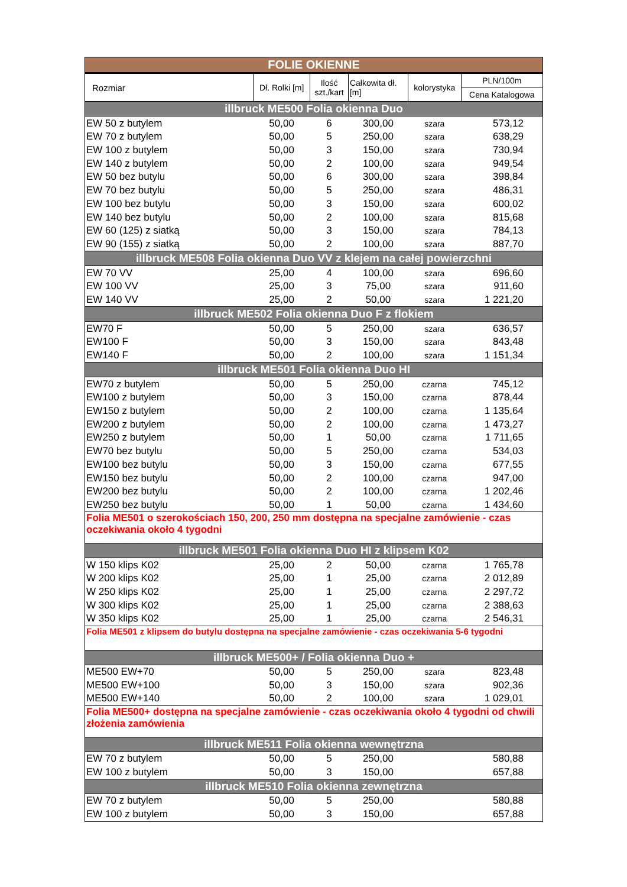| FOLIE OKIENNE | | | | | |
| --- | --- | --- | --- | --- | --- |
| Rozmiar | Dł. Rolki [m] | Ilość szt./kart | Całkowita dł. [m] | kolorystyka | PLN/100m |
| | | | | | Cena Katalogowa |
| illbruck ME500 Folia okienna Duo | | | | | |
| EW 50 z butylem | 50,00 | 6 | 300,00 | szara | 573,12 |
| EW 70 z butylem | 50,00 | 5 | 250,00 | szara | 638,29 |
| EW 100 z butylem | 50,00 | 3 | 150,00 | szara | 730,94 |
| EW 140 z butylem | 50,00 | 2 | 100,00 | szara | 949,54 |
| EW 50 bez butylu | 50,00 | 6 | 300,00 | szara | 398,84 |
| EW 70 bez butylu | 50,00 | 5 | 250,00 | szara | 486,31 |
| EW 100 bez butylu | 50,00 | 3 | 150,00 | szara | 600,02 |
| EW 140 bez butylu | 50,00 | 2 | 100,00 | szara | 815,68 |
| EW 60 (125) z siatką | 50,00 | 3 | 150,00 | szara | 784,13 |
| EW 90 (155) z siatką | 50,00 | 2 | 100,00 | szara | 887,70 |
| illbruck ME508 Folia okienna Duo VV z klejem na całej powierzchni | | | | | |
| EW 70 VV | 25,00 | 4 | 100,00 | szara | 696,60 |
| EW 100 VV | 25,00 | 3 | 75,00 | szara | 911,60 |
| EW 140 VV | 25,00 | 2 | 50,00 | szara | 1 221,20 |
| illbruck ME502 Folia okienna Duo F z flokiem | | | | | |
| EW70 F | 50,00 | 5 | 250,00 | szara | 636,57 |
| EW100 F | 50,00 | 3 | 150,00 | szara | 843,48 |
| EW140 F | 50,00 | 2 | 100,00 | szara | 1 151,34 |
| illbruck ME501 Folia okienna Duo HI | | | | | |
| EW70 z butylem | 50,00 | 5 | 250,00 | czarna | 745,12 |
| EW100 z butylem | 50,00 | 3 | 150,00 | czarna | 878,44 |
| EW150 z butylem | 50,00 | 2 | 100,00 | czarna | 1 135,64 |
| EW200 z butylem | 50,00 | 2 | 100,00 | czarna | 1 473,27 |
| EW250 z butylem | 50,00 | 1 | 50,00 | czarna | 1 711,65 |
| EW70 bez butylu | 50,00 | 5 | 250,00 | czarna | 534,03 |
| EW100 bez butylu | 50,00 | 3 | 150,00 | czarna | 677,55 |
| EW150 bez butylu | 50,00 | 2 | 100,00 | czarna | 947,00 |
| EW200 bez butylu | 50,00 | 2 | 100,00 | czarna | 1 202,46 |
| EW250 bez butylu | 50,00 | 1 | 50,00 | czarna | 1 434,60 |
| Folia ME501 o szerokościach 150, 200, 250 mm dostępna na specjalne zamówienie - czas oczekiwania około 4 tygodni | | | | | |
| illbruck ME501 Folia okienna Duo HI z klipsem K02 | | | | | |
| W 150 klips K02 | 25,00 | 2 | 50,00 | czarna | 1 765,78 |
| W 200 klips K02 | 25,00 | 1 | 25,00 | czarna | 2 012,89 |
| W 250 klips K02 | 25,00 | 1 | 25,00 | czarna | 2 297,72 |
| W 300 klips K02 | 25,00 | 1 | 25,00 | czarna | 2 388,63 |
| W 350 klips K02 | 25,00 | 1 | 25,00 | czarna | 2 546,31 |
| Folia ME501 z klipsem do butylu dostępna na specjalne zamówienie - czas oczekiwania 5-6 tygodni | | | | | |
| illbruck ME500+ / Folia okienna Duo + | | | | | |
| ME500 EW+70 | 50,00 | 5 | 250,00 | szara | 823,48 |
| ME500 EW+100 | 50,00 | 3 | 150,00 | szara | 902,36 |
| ME500 EW+140 | 50,00 | 2 | 100,00 | szara | 1 029,01 |
| Folia ME500+ dostępna na specjalne zamówienie - czas oczekiwania około 4 tygodni od chwili złożenia zamówienia | | | | | |
| illbruck ME511 Folia okienna wewnętrzna | | | | | |
| EW 70 z butylem | 50,00 | 5 | 250,00 | | 580,88 |
| EW 100 z butylem | 50,00 | 3 | 150,00 | | 657,88 |
| illbruck ME510 Folia okienna zewnętrzna | | | | | |
| EW 70 z butylem | 50,00 | 5 | 250,00 | | 580,88 |
| EW 100 z butylem | 50,00 | 3 | 150,00 | | 657,88 |